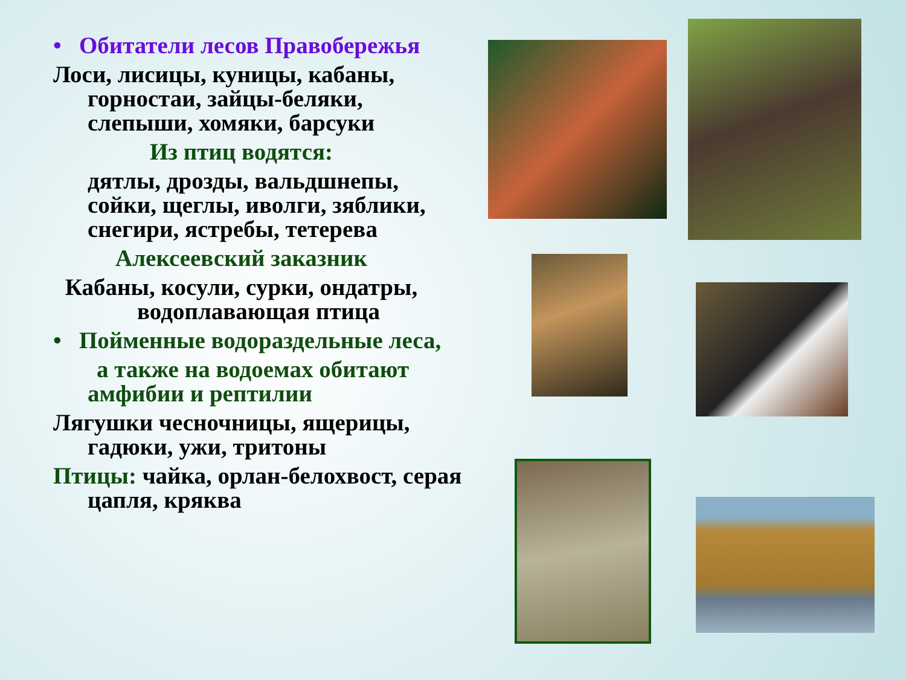• Обитатели лесов Правобережья
Лоси, лисицы, куницы, кабаны, горностаи, зайцы-беляки, слепыши, хомяки, барсуки
Из птиц водятся:
дятлы, дрозды, вальдшнепы, сойки, щеглы, иволги, зяблики, снегири, ястребы, тетерева
Алексеевский заказник
Кабаны, косули, сурки, ондатры, водоплавающая птица
• Пойменные водораздельные леса,
а также на водоемах обитают амфибии и рептилии
Лягушки чесночницы, ящерицы, гадюки, ужи, тритоны
Птицы: чайка, орлан-белохвост, серая цапля, кряква